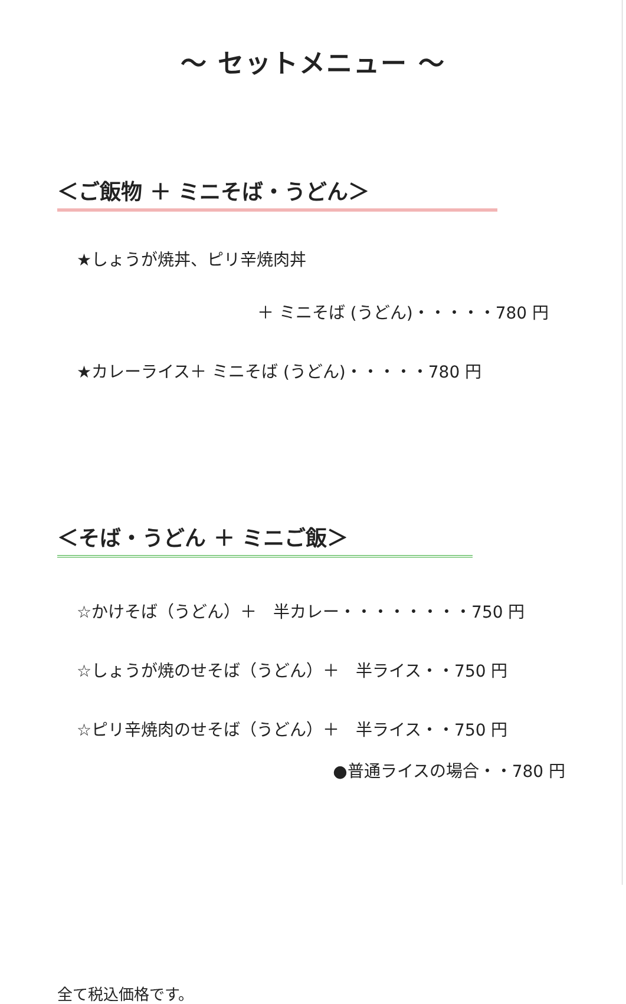～ セットメニュー ～
＜ご飯物 ＋ ミニそば・うどん＞
★しょうが焼丼、ピリ辛焼肉丼
＋ ミニそば (うどん)・・・・・780 円
★カレーライス＋ ミニそば (うどん)・・・・・780 円
＜そば・うどん ＋ ミニご飯＞
☆かけそば（うどん）＋　半カレー・・・・・・・・750 円
☆しょうが焼のせそば（うどん）＋　半ライス・・750 円
☆ピリ辛焼肉のせそば（うどん）＋　半ライス・・750 円
●普通ライスの場合・・780 円
全て税込価格です。